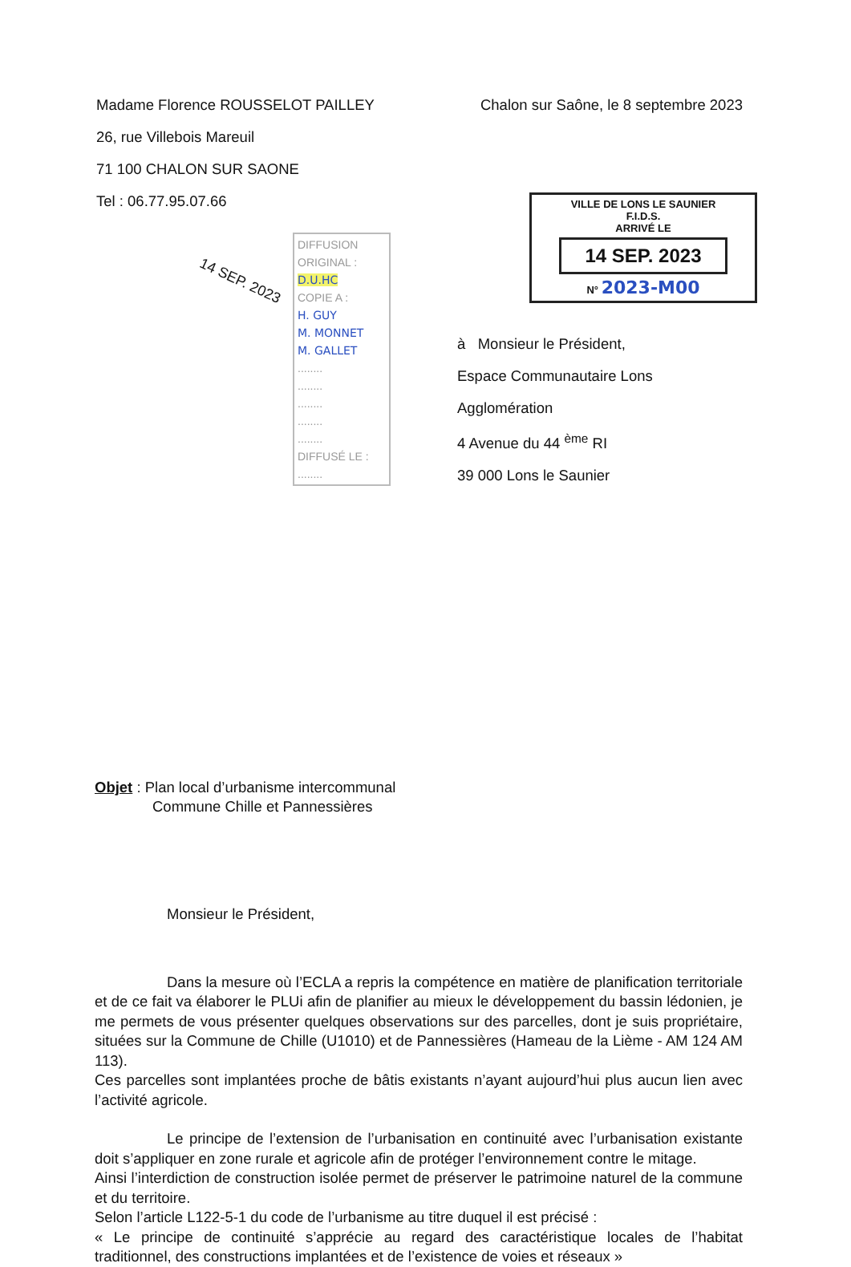Madame Florence ROUSSELOT PAILLEY
26, rue Villebois Mareuil
71 100 CHALON SUR SAONE
Tel : 06.77.95.07.66
Chalon sur Saône, le 8 septembre 2023
14 SEP. 2023
DIFFUSION
ORIGINAL :
D.U.HC
COPIE A :
H. GUY
M. MONNET
M. GALLET
........
........
........
........
........
DIFFUSÉ LE :
........
VILLE DE LONS LE SAUNIER
F.I.D.S.
ARRIVÉ LE
14 SEP. 2023
N° 2023-M00
à Monsieur le Président,
Espace Communautaire Lons
Agglomération
4 Avenue du 44 <sup>ème</sup> RI
39 000 Lons le Saunier
Objet : Plan local d’urbanisme intercommunal
Commune Chille et Pannessières
Monsieur le Président,
Dans la mesure où l’ECLA a repris la compétence en matière de planification territoriale et de ce fait va élaborer le PLUi afin de planifier au mieux le développement du bassin lédonien, je me permets de vous présenter quelques observations sur des parcelles, dont je suis propriétaire, situées sur la Commune de Chille (U1010) et de Pannessières (Hameau de la Lième - AM 124 AM 113).
Ces parcelles sont implantées proche de bâtis existants n’ayant aujourd’hui plus aucun lien avec l’activité agricole.
Le principe de l’extension de l’urbanisation en continuité avec l’urbanisation existante doit s’appliquer en zone rurale et agricole afin de protéger l’environnement contre le mitage.
Ainsi l’interdiction de construction isolée permet de préserver le patrimoine naturel de la commune et du territoire.
Selon l’article L122-5-1 du code de l’urbanisme au titre duquel il est précisé :
« Le principe de continuité s’apprécie au regard des caractéristique locales de l’habitat traditionnel, des constructions implantées et de l’existence de voies et réseaux »